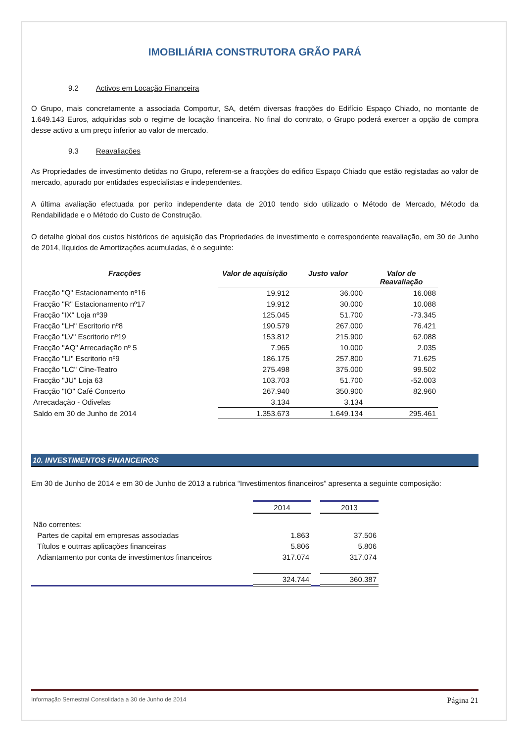IMOBILIÁRIA CONSTRUTORA GRÃO PARÁ
9.2 Activos em Locação Financeira
O Grupo, mais concretamente a associada Comportur, SA, detém diversas fracções do Edifício Espaço Chiado, no montante de 1.649.143 Euros, adquiridas sob o regime de locação financeira. No final do contrato, o Grupo poderá exercer a opção de compra desse activo a um preço inferior ao valor de mercado.
9.3 Reavaliações
As Propriedades de investimento detidas no Grupo, referem-se a fracções do edifico Espaço Chiado que estão registadas ao valor de mercado, apurado por entidades especialistas e independentes.
A última avaliação efectuada por perito independente data de 2010 tendo sido utilizado o Método de Mercado, Método da Rendabilidade e o Método do Custo de Construção.
O detalhe global dos custos históricos de aquisição das Propriedades de investimento e correspondente reavaliação, em 30 de Junho de 2014, líquidos de Amortizações acumuladas, é o seguinte:
| Fracções | Valor de aquisição | Justo valor | Valor de Reavaliação |
| --- | --- | --- | --- |
| Fracção "Q" Estacionamento nº16 | 19.912 | 36.000 | 16.088 |
| Fracção "R" Estacionamento nº17 | 19.912 | 30.000 | 10.088 |
| Fracção "IX" Loja nº39 | 125.045 | 51.700 | -73.345 |
| Fracção "LH" Escritorio nº8 | 190.579 | 267.000 | 76.421 |
| Fracção "LV" Escritorio nº19 | 153.812 | 215.900 | 62.088 |
| Fracção "AQ" Arrecadação nº 5 | 7.965 | 10.000 | 2.035 |
| Fracção "LI" Escritorio nº9 | 186.175 | 257.800 | 71.625 |
| Fracção "LC" Cine-Teatro | 275.498 | 375.000 | 99.502 |
| Fracção "JU" Loja 63 | 103.703 | 51.700 | -52.003 |
| Fracção "IO" Café Concerto | 267.940 | 350.900 | 82.960 |
| Arrecadação - Odivelas | 3.134 | 3.134 | |
| Saldo em 30 de Junho de 2014 | 1.353.673 | 1.649.134 | 295.461 |
10. INVESTIMENTOS FINANCEIROS
Em 30 de Junho de 2014 e em 30 de Junho de 2013 a rubrica “Investimentos financeiros” apresenta a seguinte composição:
| | 2014 | | 2013 |
| Não correntes: | | | |
| Partes de capital em empresas associadas | 1.863 | | 37.506 |
| Títulos e outrras aplicações financeiras | 5.806 | | 5.806 |
| Adiantamento por conta de investimentos financeiros | 317.074 | | 317.074 |
| | 324.744 | | 360.387 |
Informação Semestral Consolidada a 30 de Junho de 2014 Página 21